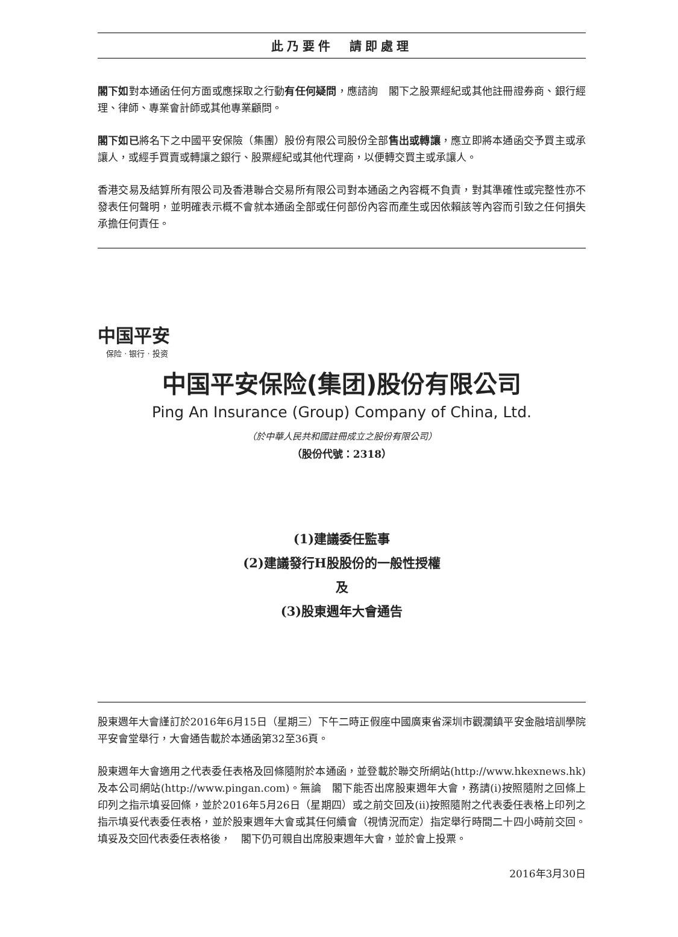此乃要件　請即處理
閣下如對本通函任何方面或應採取之行動有任何疑問，應諮詢　閣下之股票經紀或其他註冊證券商、銀行經理、律師、專業會計師或其他專業顧問。
閣下如已將名下之中國平安保險（集團）股份有限公司股份全部售出或轉讓，應立即將本通函交予買主或承讓人，或經手買賣或轉讓之銀行、股票經紀或其他代理商，以便轉交買主或承讓人。
香港交易及結算所有限公司及香港聯合交易所有限公司對本通函之內容概不負責，對其準確性或完整性亦不發表任何聲明，並明確表示概不會就本通函全部或任何部份內容而產生或因依賴該等內容而引致之任何損失承擔任何責任。
中国平安
保险 · 银行 · 投资
中国平安保险(集团)股份有限公司
Ping An Insurance (Group) Company of China, Ltd.
（於中華人民共和國註冊成立之股份有限公司）
（股份代號：2318）
(1)建議委任監事
(2)建議發行H股股份的一般性授權
及
(3)股東週年大會通告
股東週年大會謹訂於2016年6月15日（星期三）下午二時正假座中國廣東省深圳市觀瀾鎮平安金融培訓學院平安會堂舉行，大會通告載於本通函第32至36頁。
股東週年大會適用之代表委任表格及回條隨附於本通函，並登載於聯交所網站(http://www.hkexnews.hk)及本公司網站(http://www.pingan.com)。無論　閣下能否出席股東週年大會，務請(i)按照隨附之回條上印列之指示填妥回條，並於2016年5月26日（星期四）或之前交回及(ii)按照隨附之代表委任表格上印列之指示填妥代表委任表格，並於股東週年大會或其任何續會（視情況而定）指定舉行時間二十四小時前交回。填妥及交回代表委任表格後，　閣下仍可親自出席股東週年大會，並於會上投票。
2016年3月30日